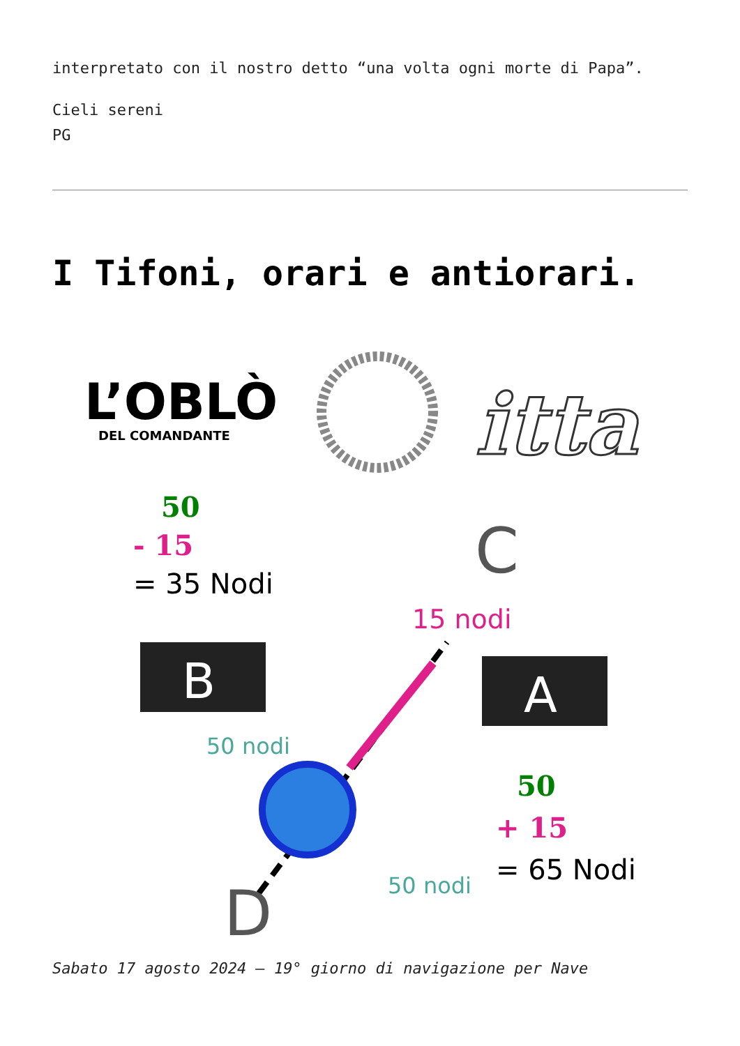interpretato con il nostro detto “una volta ogni morte di Papa”.
Cieli sereni
PG
I Tifoni, orari e antiorari.
L’OBLÒ
DEL COMANDANTE
itta
50
- 15
= 35 Nodi
C
15 nodi
B
A
50 nodi
50
+ 15
= 65 Nodi
50 nodi
D
Sabato 17 agosto 2024 – 19° giorno di navigazione per Nave